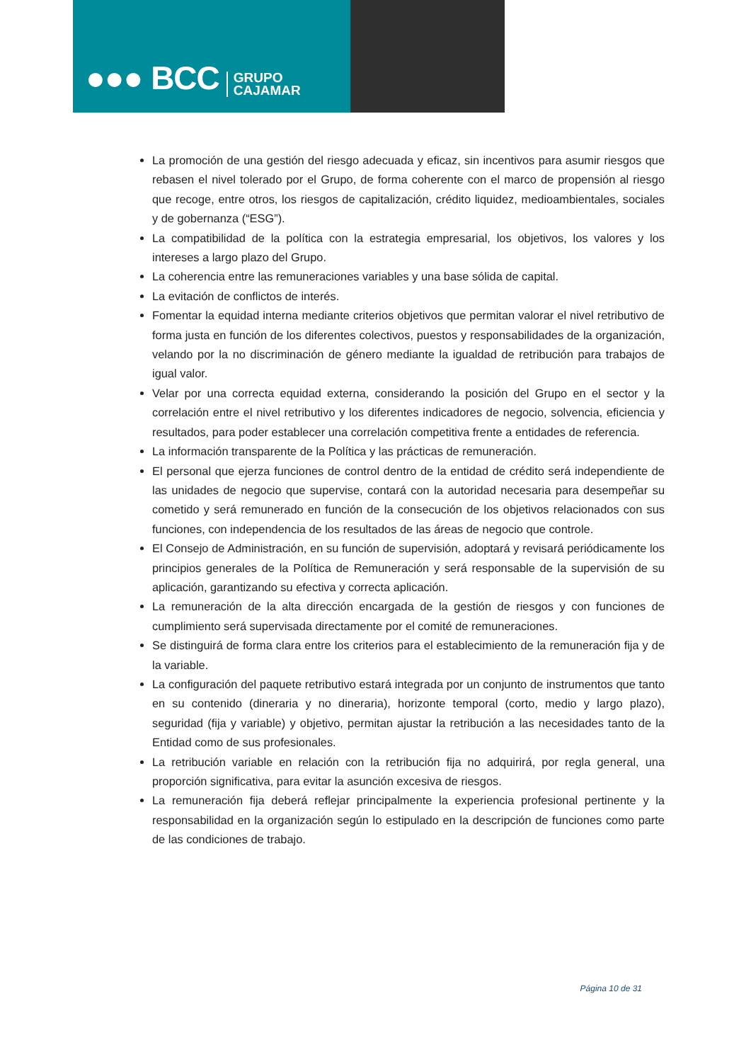●●● BCC GRUPO
CAJAMAR
La promoción de una gestión del riesgo adecuada y eficaz, sin incentivos para asumir riesgos que rebasen el nivel tolerado por el Grupo, de forma coherente con el marco de propensión al riesgo que recoge, entre otros, los riesgos de capitalización, crédito liquidez, medioambientales, sociales y de gobernanza (“ESG”).
La compatibilidad de la política con la estrategia empresarial, los objetivos, los valores y los intereses a largo plazo del Grupo.
La coherencia entre las remuneraciones variables y una base sólida de capital.
La evitación de conflictos de interés.
Fomentar la equidad interna mediante criterios objetivos que permitan valorar el nivel retributivo de forma justa en función de los diferentes colectivos, puestos y responsabilidades de la organización, velando por la no discriminación de género mediante la igualdad de retribución para trabajos de igual valor.
Velar por una correcta equidad externa, considerando la posición del Grupo en el sector y la correlación entre el nivel retributivo y los diferentes indicadores de negocio, solvencia, eficiencia y resultados, para poder establecer una correlación competitiva frente a entidades de referencia.
La información transparente de la Política y las prácticas de remuneración.
El personal que ejerza funciones de control dentro de la entidad de crédito será independiente de las unidades de negocio que supervise, contará con la autoridad necesaria para desempeñar su cometido y será remunerado en función de la consecución de los objetivos relacionados con sus funciones, con independencia de los resultados de las áreas de negocio que controle.
El Consejo de Administración, en su función de supervisión, adoptará y revisará periódicamente los principios generales de la Política de Remuneración y será responsable de la supervisión de su aplicación, garantizando su efectiva y correcta aplicación.
La remuneración de la alta dirección encargada de la gestión de riesgos y con funciones de cumplimiento será supervisada directamente por el comité de remuneraciones.
Se distinguirá de forma clara entre los criterios para el establecimiento de la remuneración fija y de la variable.
La configuración del paquete retributivo estará integrada por un conjunto de instrumentos que tanto en su contenido (dineraria y no dineraria), horizonte temporal (corto, medio y largo plazo), seguridad (fija y variable) y objetivo, permitan ajustar la retribución a las necesidades tanto de la Entidad como de sus profesionales.
La retribución variable en relación con la retribución fija no adquirirá, por regla general, una proporción significativa, para evitar la asunción excesiva de riesgos.
La remuneración fija deberá reflejar principalmente la experiencia profesional pertinente y la responsabilidad en la organización según lo estipulado en la descripción de funciones como parte de las condiciones de trabajo.
Página 10 de 31